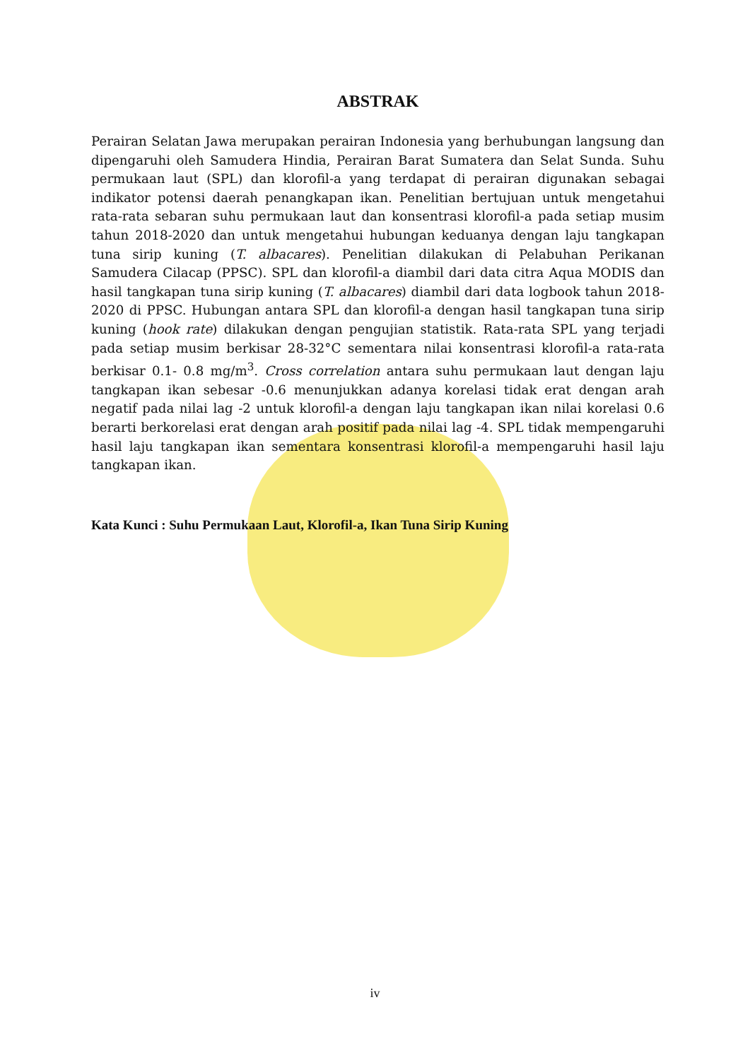ABSTRAK
Perairan Selatan Jawa merupakan perairan Indonesia yang berhubungan langsung dan dipengaruhi oleh Samudera Hindia, Perairan Barat Sumatera dan Selat Sunda. Suhu permukaan laut (SPL) dan klorofil-a yang terdapat di perairan digunakan sebagai indikator potensi daerah penangkapan ikan. Penelitian bertujuan untuk mengetahui rata-rata sebaran suhu permukaan laut dan konsentrasi klorofil-a pada setiap musim tahun 2018-2020 dan untuk mengetahui hubungan keduanya dengan laju tangkapan tuna sirip kuning (T. albacares). Penelitian dilakukan di Pelabuhan Perikanan Samudera Cilacap (PPSC). SPL dan klorofil-a diambil dari data citra Aqua MODIS dan hasil tangkapan tuna sirip kuning (T. albacares) diambil dari data logbook tahun 2018-2020 di PPSC. Hubungan antara SPL dan klorofil-a dengan hasil tangkapan tuna sirip kuning (hook rate) dilakukan dengan pengujian statistik. Rata-rata SPL yang terjadi pada setiap musim berkisar 28-32°C sementara nilai konsentrasi klorofil-a rata-rata berkisar 0.1- 0.8 mg/m<sup>3</sup>. Cross correlation antara suhu permukaan laut dengan laju tangkapan ikan sebesar -0.6 menunjukkan adanya korelasi tidak erat dengan arah negatif pada nilai lag -2 untuk klorofil-a dengan laju tangkapan ikan nilai korelasi 0.6 berarti berkorelasi erat dengan arah positif pada nilai lag -4. SPL tidak mempengaruhi hasil laju tangkapan ikan sementara konsentrasi klorofil-a mempengaruhi hasil laju tangkapan ikan.
Kata Kunci : Suhu Permukaan Laut, Klorofil-a, Ikan Tuna Sirip Kuning
iv